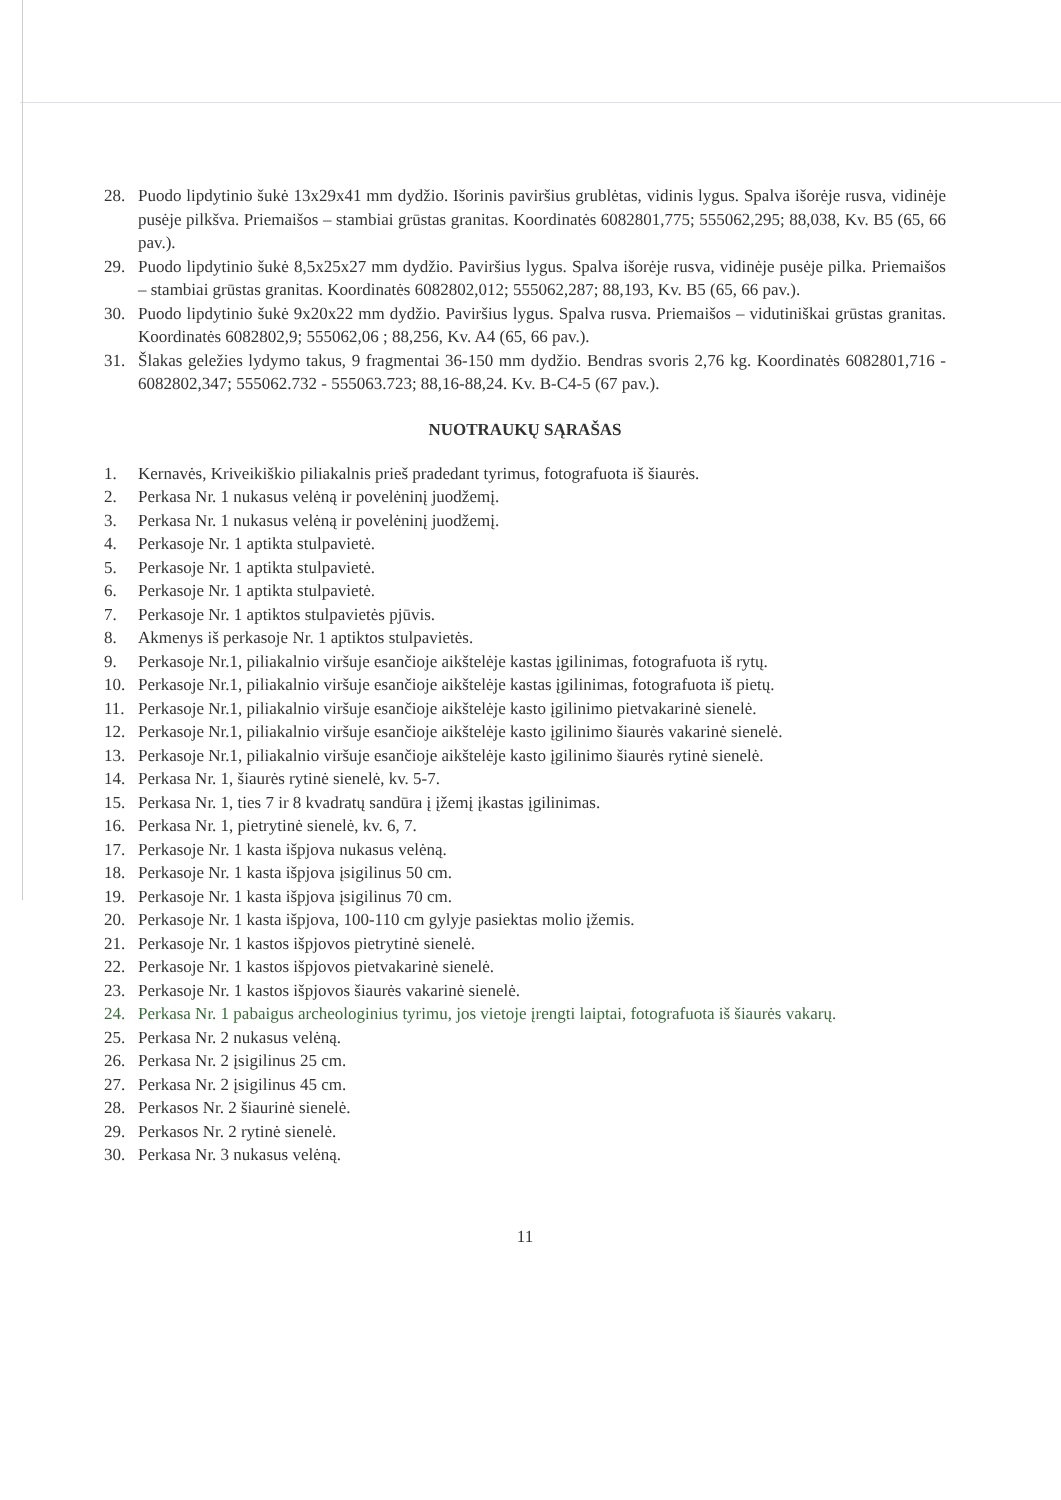28. Puodo lipdytinio šukė 13x29x41 mm dydžio. Išorinis paviršius grublėtas, vidinis lygus. Spalva išorėje rusva, vidinėje pusėje pilkšva. Priemaišos – stambiai grūstas granitas. Koordinatės 6082801,775; 555062,295; 88,038, Kv. B5 (65, 66 pav.).
29. Puodo lipdytinio šukė 8,5x25x27 mm dydžio. Paviršius lygus. Spalva išorėje rusva, vidinėje pusėje pilka. Priemaišos – stambiai grūstas granitas. Koordinatės 6082802,012; 555062,287; 88,193, Kv. B5 (65, 66 pav.).
30. Puodo lipdytinio šukė 9x20x22 mm dydžio. Paviršius lygus. Spalva rusva. Priemaišos – vidutiniškai grūstas granitas. Koordinatės 6082802,9; 555062,06 ; 88,256, Kv. A4 (65, 66 pav.).
31. Šlakas geležies lydymo takus, 9 fragmentai 36-150 mm dydžio. Bendras svoris 2,76 kg. Koordinatės 6082801,716 - 6082802,347; 555062.732 - 555063.723; 88,16-88,24. Kv. B-C4-5 (67 pav.).
NUOTRAUKŲ SĄRAŠAS
1. Kernavės, Kriveikiškio piliakalnis prieš pradedant tyrimus, fotografuota iš šiaurės.
2. Perkasa Nr. 1 nukasus velėną ir povelėninį juodžemį.
3. Perkasa Nr. 1 nukasus velėną ir povelėninį juodžemį.
4. Perkasoje Nr. 1 aptikta stulpavietė.
5. Perkasoje Nr. 1 aptikta stulpavietė.
6. Perkasoje Nr. 1 aptikta stulpavietė.
7. Perkasoje Nr. 1 aptiktos stulpavietės pjūvis.
8. Akmenys iš perkasoje Nr. 1 aptiktos stulpavietės.
9. Perkasoje Nr.1, piliakalnio viršuje esančioje aikštelėje kastas įgilinimas, fotografuota iš rytų.
10. Perkasoje Nr.1, piliakalnio viršuje esančioje aikštelėje kastas įgilinimas, fotografuota iš pietų.
11. Perkasoje Nr.1, piliakalnio viršuje esančioje aikštelėje kasto įgilinimo pietvakarinė sienelė.
12. Perkasoje Nr.1, piliakalnio viršuje esančioje aikštelėje kasto įgilinimo šiaurės vakarinė sienelė.
13. Perkasoje Nr.1, piliakalnio viršuje esančioje aikštelėje kasto įgilinimo šiaurės rytinė sienelė.
14. Perkasa Nr. 1, šiaurės rytinė sienelė, kv. 5-7.
15. Perkasa Nr. 1, ties 7 ir 8 kvadratų sandūra į įžemį įkastas įgilinimas.
16. Perkasa Nr. 1, pietrytinė sienelė, kv. 6, 7.
17. Perkasoje Nr. 1 kasta išpjova nukasus velėną.
18. Perkasoje Nr. 1 kasta išpjova įsigilinus 50 cm.
19. Perkasoje Nr. 1 kasta išpjova įsigilinus 70 cm.
20. Perkasoje Nr. 1 kasta išpjova, 100-110 cm gylyje pasiektas molio įžemis.
21. Perkasoje Nr. 1 kastos išpjovos pietrytinė sienelė.
22. Perkasoje Nr. 1 kastos išpjovos pietvakarinė sienelė.
23. Perkasoje Nr. 1 kastos išpjovos šiaurės vakarinė sienelė.
24. Perkasa Nr. 1 pabaigus archeologinius tyrimu, jos vietoje įrengti laiptai, fotografuota iš šiaurės vakarų.
25. Perkasa Nr. 2 nukasus velėną.
26. Perkasa Nr. 2 įsigilinus 25 cm.
27. Perkasa Nr. 2 įsigilinus 45 cm.
28. Perkasos Nr. 2 šiaurinė sienelė.
29. Perkasos Nr. 2 rytinė sienelė.
30. Perkasa Nr. 3 nukasus velėną.
11